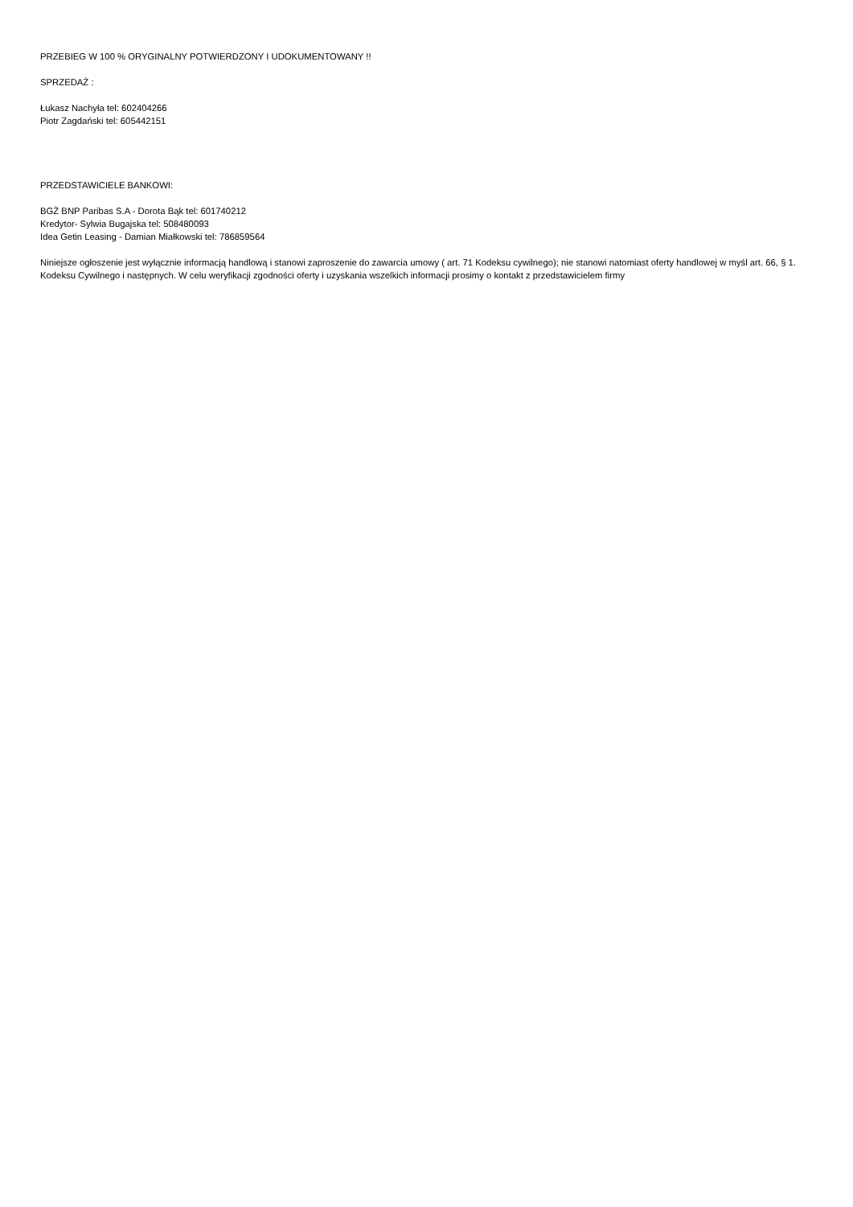PRZEBIEG W 100 % ORYGINALNY POTWIERDZONY I UDOKUMENTOWANY !!
SPRZEDAŻ :
Łukasz Nachyła tel: 602404266
Piotr Zagdański tel: 605442151
PRZEDSTAWICIELE BANKOWI:
BGŻ BNP Paribas S.A - Dorota Bąk tel: 601740212
Kredytor- Sylwia Bugajska tel: 508480093
Idea Getin Leasing - Damian Miałkowski tel: 786859564
Niniejsze ogłoszenie jest wyłącznie informacją handlową i stanowi zaproszenie do zawarcia umowy ( art. 71 Kodeksu cywilnego); nie stanowi natomiast oferty handlowej w myśl art. 66, § 1. Kodeksu Cywilnego i następnych. W celu weryfikacji zgodności oferty i uzyskania wszelkich informacji prosimy o kontakt z przedstawicielem firmy